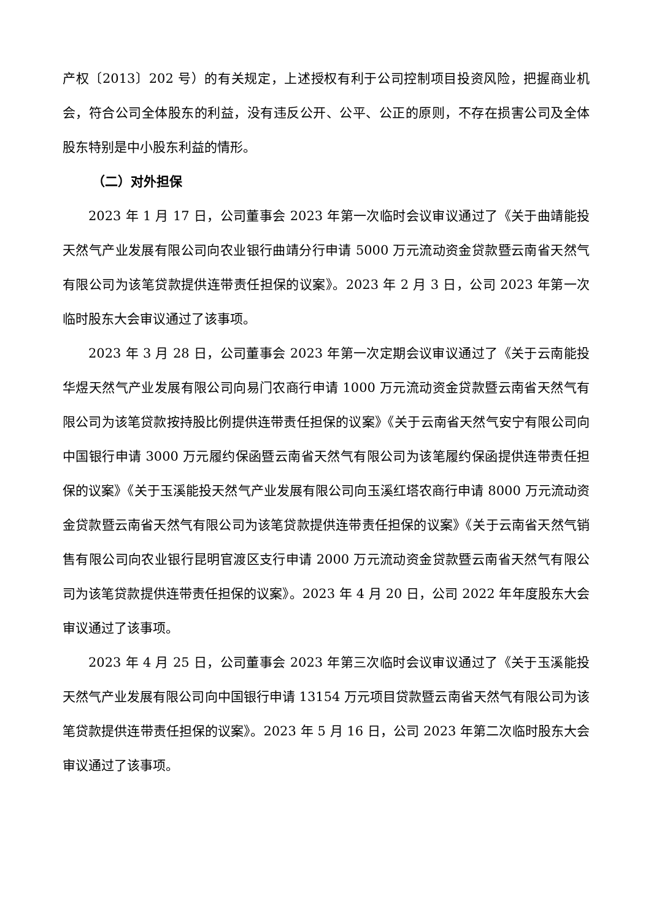产权〔2013〕202 号）的有关规定，上述授权有利于公司控制项目投资风险，把握商业机会，符合公司全体股东的利益，没有违反公开、公平、公正的原则，不存在损害公司及全体股东特别是中小股东利益的情形。
（二）对外担保
2023 年 1 月 17 日，公司董事会 2023 年第一次临时会议审议通过了《关于曲靖能投天然气产业发展有限公司向农业银行曲靖分行申请 5000 万元流动资金贷款暨云南省天然气有限公司为该笔贷款提供连带责任担保的议案》。2023 年 2 月 3 日，公司 2023 年第一次临时股东大会审议通过了该事项。
2023 年 3 月 28 日，公司董事会 2023 年第一次定期会议审议通过了《关于云南能投华煜天然气产业发展有限公司向易门农商行申请 1000 万元流动资金贷款暨云南省天然气有限公司为该笔贷款按持股比例提供连带责任担保的议案》《关于云南省天然气安宁有限公司向中国银行申请 3000 万元履约保函暨云南省天然气有限公司为该笔履约保函提供连带责任担保的议案》《关于玉溪能投天然气产业发展有限公司向玉溪红塔农商行申请 8000 万元流动资金贷款暨云南省天然气有限公司为该笔贷款提供连带责任担保的议案》《关于云南省天然气销售有限公司向农业银行昆明官渡区支行申请 2000 万元流动资金贷款暨云南省天然气有限公司为该笔贷款提供连带责任担保的议案》。2023 年 4 月 20 日，公司 2022 年年度股东大会审议通过了该事项。
2023 年 4 月 25 日，公司董事会 2023 年第三次临时会议审议通过了《关于玉溪能投天然气产业发展有限公司向中国银行申请 13154 万元项目贷款暨云南省天然气有限公司为该笔贷款提供连带责任担保的议案》。2023 年 5 月 16 日，公司 2023 年第二次临时股东大会审议通过了该事项。